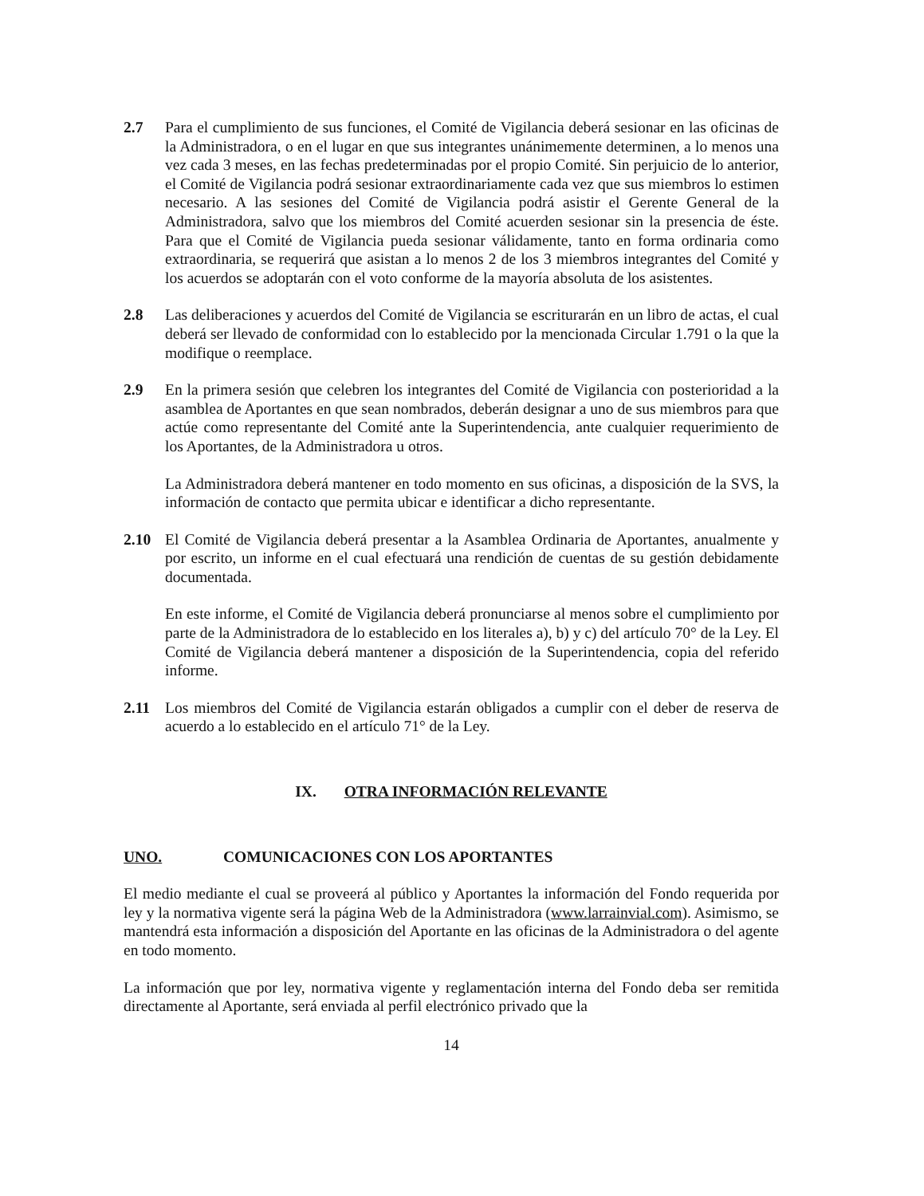2.7 Para el cumplimiento de sus funciones, el Comité de Vigilancia deberá sesionar en las oficinas de la Administradora, o en el lugar en que sus integrantes unánimemente determinen, a lo menos una vez cada 3 meses, en las fechas predeterminadas por el propio Comité. Sin perjuicio de lo anterior, el Comité de Vigilancia podrá sesionar extraordinariamente cada vez que sus miembros lo estimen necesario. A las sesiones del Comité de Vigilancia podrá asistir el Gerente General de la Administradora, salvo que los miembros del Comité acuerden sesionar sin la presencia de éste. Para que el Comité de Vigilancia pueda sesionar válidamente, tanto en forma ordinaria como extraordinaria, se requerirá que asistan a lo menos 2 de los 3 miembros integrantes del Comité y los acuerdos se adoptarán con el voto conforme de la mayoría absoluta de los asistentes.
2.8 Las deliberaciones y acuerdos del Comité de Vigilancia se escriturarán en un libro de actas, el cual deberá ser llevado de conformidad con lo establecido por la mencionada Circular 1.791 o la que la modifique o reemplace.
2.9 En la primera sesión que celebren los integrantes del Comité de Vigilancia con posterioridad a la asamblea de Aportantes en que sean nombrados, deberán designar a uno de sus miembros para que actúe como representante del Comité ante la Superintendencia, ante cualquier requerimiento de los Aportantes, de la Administradora u otros.
La Administradora deberá mantener en todo momento en sus oficinas, a disposición de la SVS, la información de contacto que permita ubicar e identificar a dicho representante.
2.10 El Comité de Vigilancia deberá presentar a la Asamblea Ordinaria de Aportantes, anualmente y por escrito, un informe en el cual efectuará una rendición de cuentas de su gestión debidamente documentada.
En este informe, el Comité de Vigilancia deberá pronunciarse al menos sobre el cumplimiento por parte de la Administradora de lo establecido en los literales a), b) y c) del artículo 70° de la Ley. El Comité de Vigilancia deberá mantener a disposición de la Superintendencia, copia del referido informe.
2.11 Los miembros del Comité de Vigilancia estarán obligados a cumplir con el deber de reserva de acuerdo a lo establecido en el artículo 71° de la Ley.
IX. OTRA INFORMACIÓN RELEVANTE
UNO. COMUNICACIONES CON LOS APORTANTES
El medio mediante el cual se proveerá al público y Aportantes la información del Fondo requerida por ley y la normativa vigente será la página Web de la Administradora (www.larrainvial.com). Asimismo, se mantendrá esta información a disposición del Aportante en las oficinas de la Administradora o del agente en todo momento.
La información que por ley, normativa vigente y reglamentación interna del Fondo deba ser remitida directamente al Aportante, será enviada al perfil electrónico privado que la
14